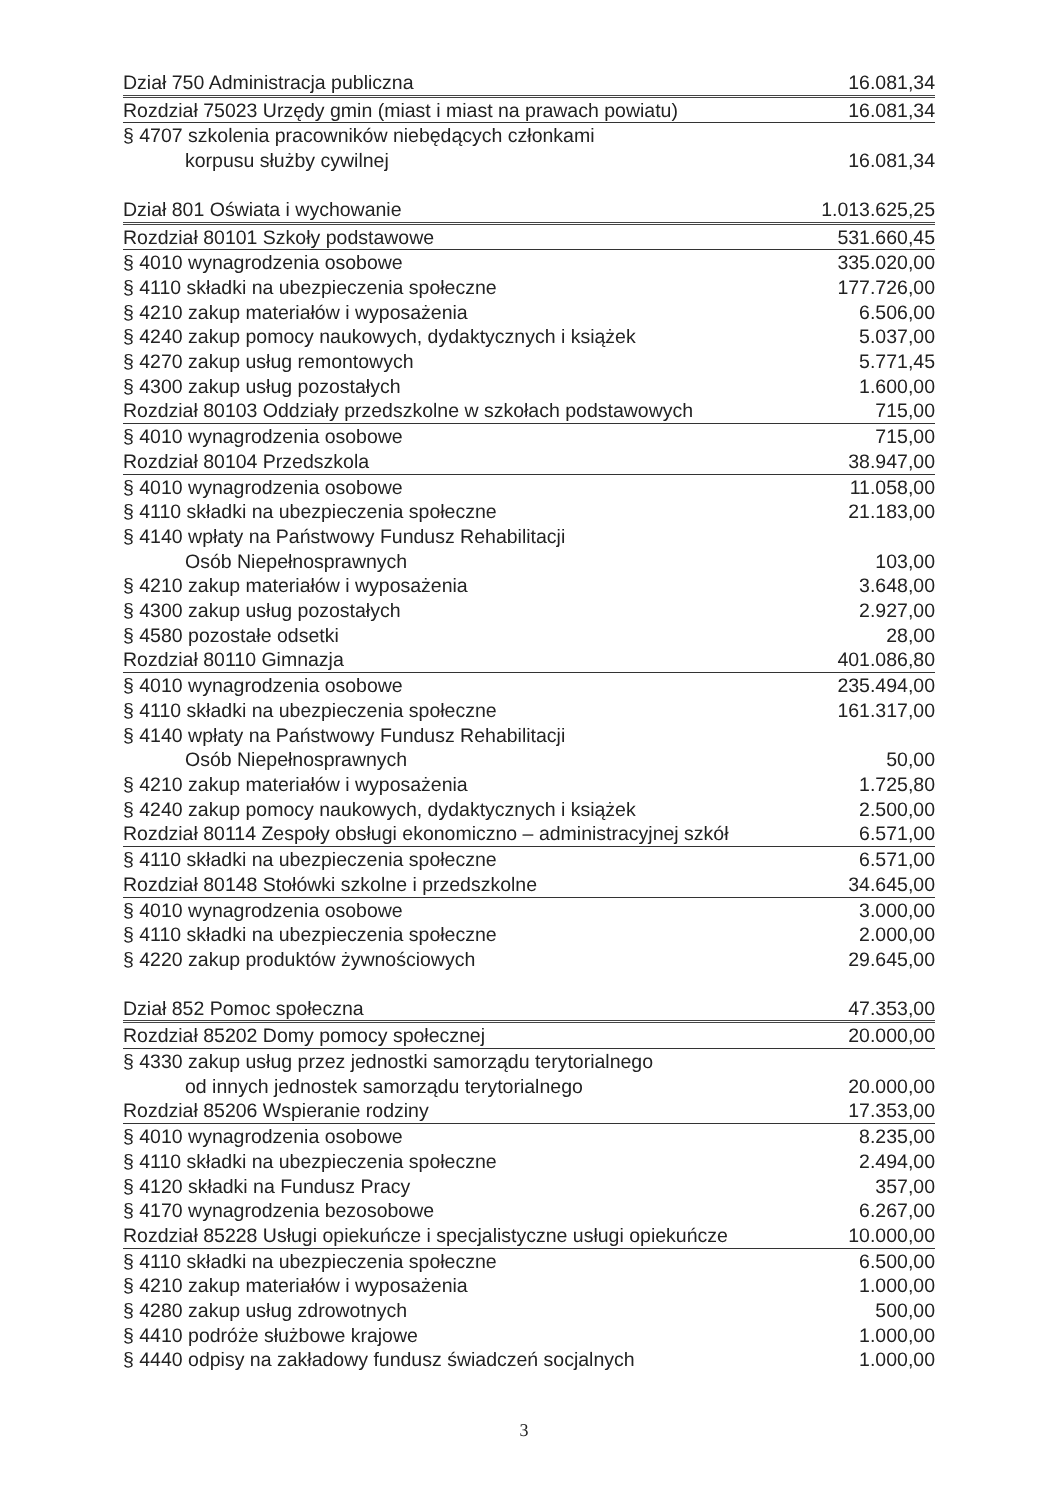| Dział 750 Administracja publiczna | 16.081,34 |
| Rozdział 75023 Urzędy gmin (miast i miast na prawach powiatu) | 16.081,34 |
| § 4707 szkolenia pracowników niebędących członkami | |
| korpusu służby cywilnej | 16.081,34 |
| Dział 801 Oświata i wychowanie | 1.013.625,25 |
| Rozdział 80101 Szkoły podstawowe | 531.660,45 |
| § 4010 wynagrodzenia osobowe | 335.020,00 |
| § 4110 składki na ubezpieczenia społeczne | 177.726,00 |
| § 4210 zakup materiałów i wyposażenia | 6.506,00 |
| § 4240 zakup pomocy naukowych, dydaktycznych i książek | 5.037,00 |
| § 4270 zakup usług remontowych | 5.771,45 |
| § 4300 zakup usług pozostałych | 1.600,00 |
| Rozdział 80103 Oddziały przedszkolne w szkołach podstawowych | 715,00 |
| § 4010 wynagrodzenia osobowe | 715,00 |
| Rozdział 80104 Przedszkola | 38.947,00 |
| § 4010 wynagrodzenia osobowe | 11.058,00 |
| § 4110 składki na ubezpieczenia społeczne | 21.183,00 |
| § 4140 wpłaty na Państwowy Fundusz Rehabilitacji | |
| Osób Niepełnosprawnych | 103,00 |
| § 4210 zakup materiałów i wyposażenia | 3.648,00 |
| § 4300 zakup usług pozostałych | 2.927,00 |
| § 4580 pozostałe odsetki | 28,00 |
| Rozdział 80110 Gimnazja | 401.086,80 |
| § 4010 wynagrodzenia osobowe | 235.494,00 |
| § 4110 składki na ubezpieczenia społeczne | 161.317,00 |
| § 4140 wpłaty na Państwowy Fundusz Rehabilitacji | |
| Osób Niepełnosprawnych | 50,00 |
| § 4210 zakup materiałów i wyposażenia | 1.725,80 |
| § 4240 zakup pomocy naukowych, dydaktycznych i książek | 2.500,00 |
| Rozdział 80114 Zespoły obsługi ekonomiczno – administracyjnej szkół | 6.571,00 |
| § 4110 składki na ubezpieczenia społeczne | 6.571,00 |
| Rozdział 80148 Stołówki szkolne i przedszkolne | 34.645,00 |
| § 4010 wynagrodzenia osobowe | 3.000,00 |
| § 4110 składki na ubezpieczenia społeczne | 2.000,00 |
| § 4220 zakup produktów żywnościowych | 29.645,00 |
| Dział 852 Pomoc społeczna | 47.353,00 |
| Rozdział 85202 Domy pomocy społecznej | 20.000,00 |
| § 4330 zakup usług przez jednostki samorządu terytorialnego | |
| od innych jednostek samorządu terytorialnego | 20.000,00 |
| Rozdział 85206 Wspieranie rodziny | 17.353,00 |
| § 4010 wynagrodzenia osobowe | 8.235,00 |
| § 4110 składki na ubezpieczenia społeczne | 2.494,00 |
| § 4120 składki na Fundusz Pracy | 357,00 |
| § 4170 wynagrodzenia bezosobowe | 6.267,00 |
| Rozdział 85228 Usługi opiekuńcze i specjalistyczne usługi opiekuńcze | 10.000,00 |
| § 4110 składki na ubezpieczenia społeczne | 6.500,00 |
| § 4210 zakup materiałów i wyposażenia | 1.000,00 |
| § 4280 zakup usług zdrowotnych | 500,00 |
| § 4410 podróże służbowe krajowe | 1.000,00 |
| § 4440 odpisy na zakładowy fundusz świadczeń socjalnych | 1.000,00 |
3